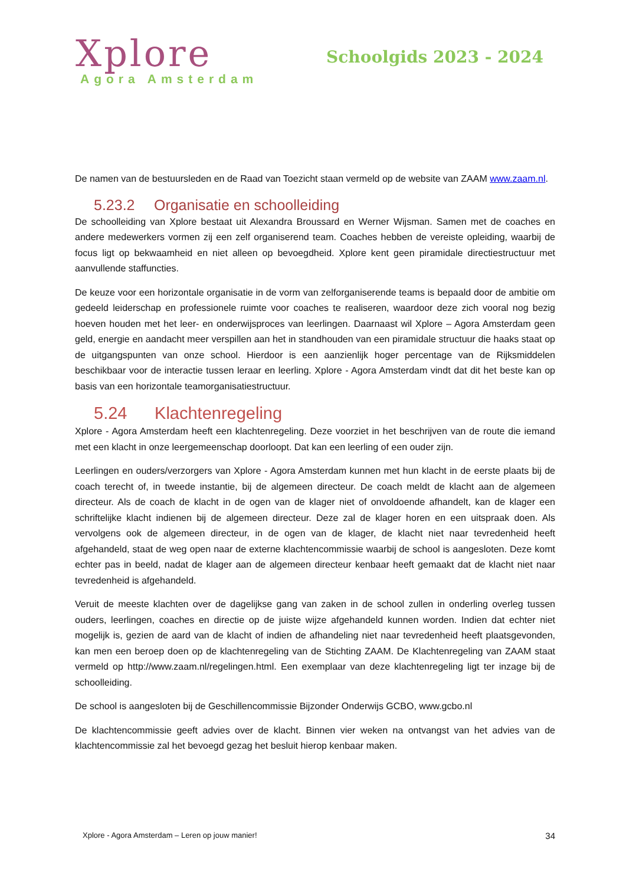Xplore
Agora Amsterdam
Schoolgids 2023 - 2024
De namen van de bestuursleden en de Raad van Toezicht staan vermeld op de website van ZAAM www.zaam.nl.
5.23.2 Organisatie en schoolleiding
De schoolleiding van Xplore bestaat uit Alexandra Broussard en Werner Wijsman. Samen met de coaches en andere medewerkers vormen zij een zelf organiserend team. Coaches hebben de vereiste opleiding, waarbij de focus ligt op bekwaamheid en niet alleen op bevoegdheid. Xplore kent geen piramidale directiestructuur met aanvullende staffuncties.
De keuze voor een horizontale organisatie in de vorm van zelforganiserende teams is bepaald door de ambitie om gedeeld leiderschap en professionele ruimte voor coaches te realiseren, waardoor deze zich vooral nog bezig hoeven houden met het leer- en onderwijsproces van leerlingen. Daarnaast wil Xplore – Agora Amsterdam geen geld, energie en aandacht meer verspillen aan het in standhouden van een piramidale structuur die haaks staat op de uitgangspunten van onze school. Hierdoor is een aanzienlijk hoger percentage van de Rijksmiddelen beschikbaar voor de interactie tussen leraar en leerling. Xplore - Agora Amsterdam vindt dat dit het beste kan op basis van een horizontale teamorganisatiestructuur.
5.24 Klachtenregeling
Xplore - Agora Amsterdam heeft een klachtenregeling. Deze voorziet in het beschrijven van de route die iemand met een klacht in onze leergemeenschap doorloopt. Dat kan een leerling of een ouder zijn.
Leerlingen en ouders/verzorgers van Xplore - Agora Amsterdam kunnen met hun klacht in de eerste plaats bij de coach terecht of, in tweede instantie, bij de algemeen directeur. De coach meldt de klacht aan de algemeen directeur. Als de coach de klacht in de ogen van de klager niet of onvoldoende afhandelt, kan de klager een schriftelijke klacht indienen bij de algemeen directeur. Deze zal de klager horen en een uitspraak doen. Als vervolgens ook de algemeen directeur, in de ogen van de klager, de klacht niet naar tevredenheid heeft afgehandeld, staat de weg open naar de externe klachtencommissie waarbij de school is aangesloten. Deze komt echter pas in beeld, nadat de klager aan de algemeen directeur kenbaar heeft gemaakt dat de klacht niet naar tevredenheid is afgehandeld.
Veruit de meeste klachten over de dagelijkse gang van zaken in de school zullen in onderling overleg tussen ouders, leerlingen, coaches en directie op de juiste wijze afgehandeld kunnen worden. Indien dat echter niet mogelijk is, gezien de aard van de klacht of indien de afhandeling niet naar tevredenheid heeft plaatsgevonden, kan men een beroep doen op de klachtenregeling van de Stichting ZAAM. De Klachtenregeling van ZAAM staat vermeld op http://www.zaam.nl/regelingen.html. Een exemplaar van deze klachtenregeling ligt ter inzage bij de schoolleiding.
De school is aangesloten bij de Geschillencommissie Bijzonder Onderwijs GCBO, www.gcbo.nl
De klachtencommissie geeft advies over de klacht. Binnen vier weken na ontvangst van het advies van de klachtencommissie zal het bevoegd gezag het besluit hierop kenbaar maken.
Xplore - Agora Amsterdam – Leren op jouw manier! 34